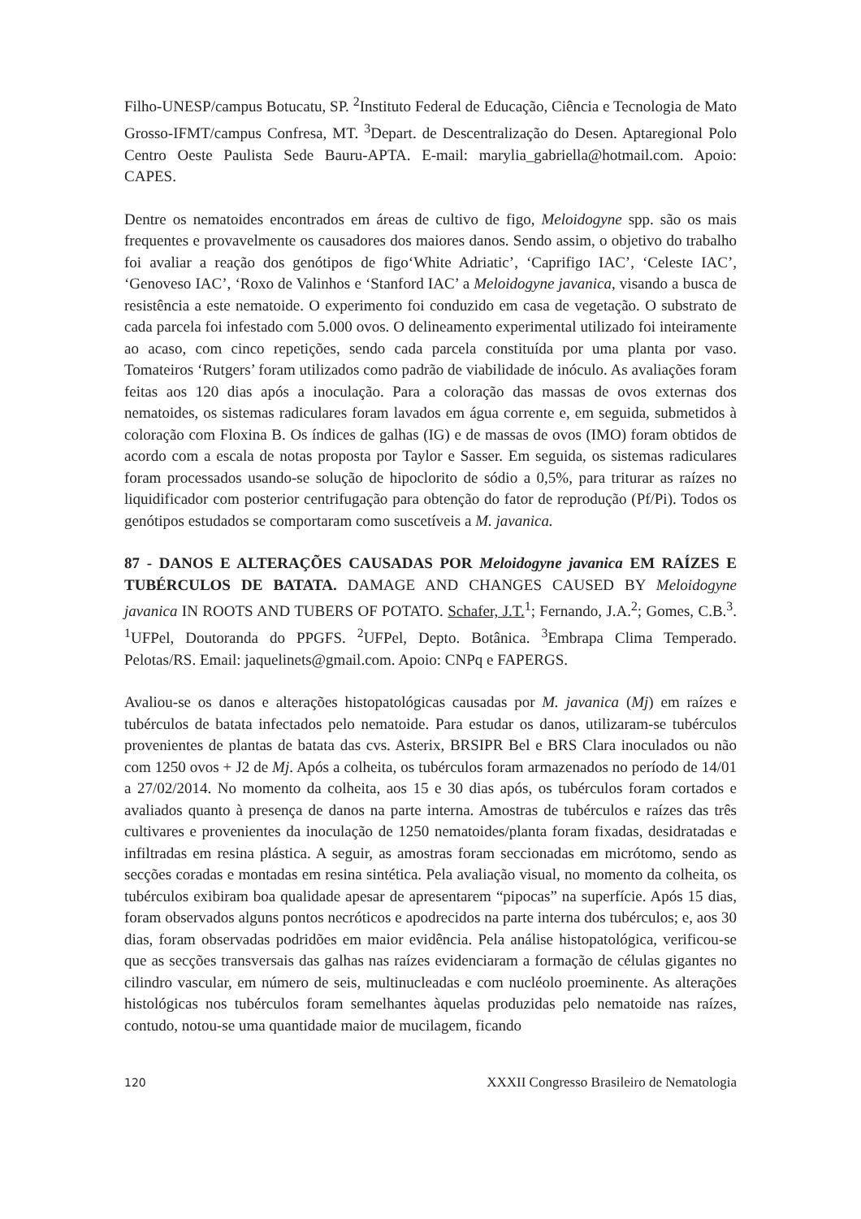Filho-UNESP/campus Botucatu, SP. <sup>2</sup>Instituto Federal de Educação, Ciência e Tecnologia de Mato Grosso-IFMT/campus Confresa, MT. <sup>3</sup>Depart. de Descentralização do Desen. Aptaregional Polo Centro Oeste Paulista Sede Bauru-APTA. E-mail: marylia_gabriella@hotmail.com. Apoio: CAPES.
Dentre os nematoides encontrados em áreas de cultivo de figo, Meloidogyne spp. são os mais frequentes e provavelmente os causadores dos maiores danos. Sendo assim, o objetivo do trabalho foi avaliar a reação dos genótipos de figo‘White Adriatic’, ‘Caprifigo IAC’, ‘Celeste IAC’, ‘Genoveso IAC’, ‘Roxo de Valinhos e ‘Stanford IAC’ a Meloidogyne javanica, visando a busca de resistência a este nematoide. O experimento foi conduzido em casa de vegetação. O substrato de cada parcela foi infestado com 5.000 ovos. O delineamento experimental utilizado foi inteiramente ao acaso, com cinco repetições, sendo cada parcela constituída por uma planta por vaso. Tomateiros ‘Rutgers’ foram utilizados como padrão de viabilidade de inóculo. As avaliações foram feitas aos 120 dias após a inoculação. Para a coloração das massas de ovos externas dos nematoides, os sistemas radiculares foram lavados em água corrente e, em seguida, submetidos à coloração com Floxina B. Os índices de galhas (IG) e de massas de ovos (IMO) foram obtidos de acordo com a escala de notas proposta por Taylor e Sasser. Em seguida, os sistemas radiculares foram processados usando-se solução de hipoclorito de sódio a 0,5%, para triturar as raízes no liquidificador com posterior centrifugação para obtenção do fator de reprodução (Pf/Pi). Todos os genótipos estudados se comportaram como suscetíveis a M. javanica.
87 - DANOS E ALTERAÇÕES CAUSADAS POR Meloidogyne javanica EM RAÍZES E TUBÉRCULOS DE BATATA. DAMAGE AND CHANGES CAUSED BY Meloidogyne javanica IN ROOTS AND TUBERS OF POTATO. Schafer, J.T.<sup>1</sup>; Fernando, J.A.<sup>2</sup>; Gomes, C.B.<sup>3</sup>. <sup>1</sup>UFPel, Doutoranda do PPGFS. <sup>2</sup>UFPel, Depto. Botânica. <sup>3</sup>Embrapa Clima Temperado. Pelotas/RS. Email: jaquelinets@gmail.com. Apoio: CNPq e FAPERGS.
Avaliou-se os danos e alterações histopatológicas causadas por M. javanica (Mj) em raízes e tubérculos de batata infectados pelo nematoide. Para estudar os danos, utilizaram-se tubérculos provenientes de plantas de batata das cvs. Asterix, BRSIPR Bel e BRS Clara inoculados ou não com 1250 ovos + J2 de Mj. Após a colheita, os tubérculos foram armazenados no período de 14/01 a 27/02/2014. No momento da colheita, aos 15 e 30 dias após, os tubérculos foram cortados e avaliados quanto à presença de danos na parte interna. Amostras de tubérculos e raízes das três cultivares e provenientes da inoculação de 1250 nematoides/planta foram fixadas, desidratadas e infiltradas em resina plástica. A seguir, as amostras foram seccionadas em micrótomo, sendo as secções coradas e montadas em resina sintética. Pela avaliação visual, no momento da colheita, os tubérculos exibiram boa qualidade apesar de apresentarem “pipocas” na superfície. Após 15 dias, foram observados alguns pontos necróticos e apodrecidos na parte interna dos tubérculos; e, aos 30 dias, foram observadas podridões em maior evidência. Pela análise histopatológica, verificou-se que as secções transversais das galhas nas raízes evidenciaram a formação de células gigantes no cilindro vascular, em número de seis, multinucleadas e com nucléolo proeminente. As alterações histológicas nos tubérculos foram semelhantes àquelas produzidas pelo nematoide nas raízes, contudo, notou-se uma quantidade maior de mucilagem, ficando
120 XXXII Congresso Brasileiro de Nematologia